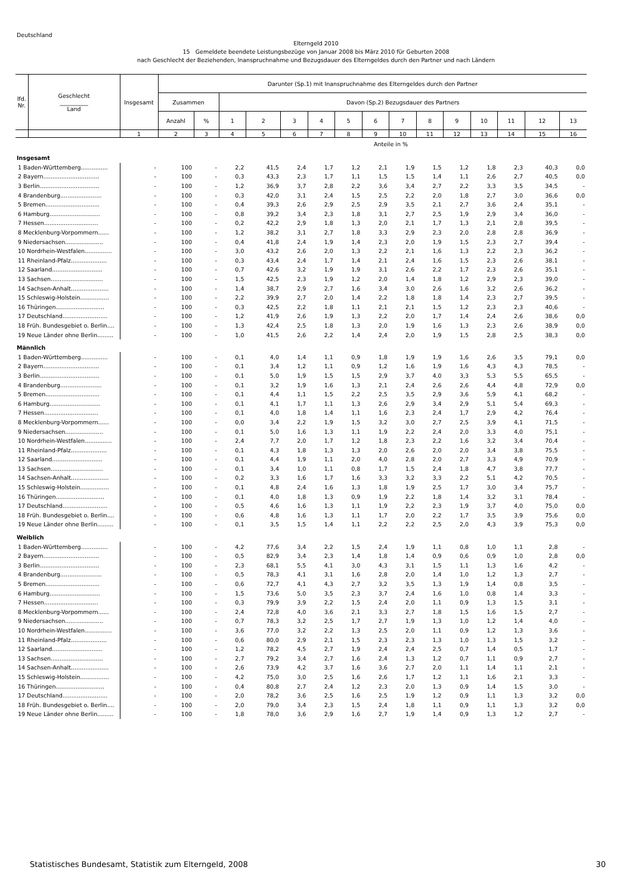Deutschland
Elterngeld 2010
15 Gemeldete beendete Leistungsbezüge von Januar 2008 bis März 2010 für Geburten 2008
nach Geschlecht der Beziehenden, Inanspruchnahme und Bezugsdauer des Elterngeldes durch den Partner und nach Ländern
| lfd. Nr. | Geschlecht __________ Land | Insgesamt | Darunter (Sp.1) mit Inanspruchnahme des Elterngeldes durch den Partner | | | | | | | | | | | | | | |
| --- | --- | --- | --- | --- | --- | --- | --- | --- | --- | --- | --- | --- | --- | --- | --- | --- | --- |
| | | | Zusammen | | Davon (Sp.2) Bezugsdauer des Partners | | | | | | | | | | | | |
| | | | Anzahl | % | 1 | 2 | 3 | 4 | 5 | 6 | 7 | 8 | 9 | 10 | 11 | 12 | 13 |
| | | 1 | 2 | 3 | 4 | 5 | 6 | 7 | 8 | 9 | 10 | 11 | 12 | 13 | 14 | 15 | 16 |
| Anteile in % | | | | | | | | | | | | | | | | | |
| Insgesamt | | | | | | | | | | | | | | | | | |
| 1 Baden-Württemberg............... | | - | 100 | - | 2,2 | 41,5 | 2,4 | 1,7 | 1,2 | 2,1 | 1,9 | 1,5 | 1,2 | 1,8 | 2,3 | 40,3 | 0,0 |
| 2 Bayern............................... | | - | 100 | - | 0,3 | 43,3 | 2,3 | 1,7 | 1,1 | 1,5 | 1,5 | 1,4 | 1,1 | 2,6 | 2,7 | 40,5 | 0,0 |
| 3 Berlin................................. | | - | 100 | - | 1,2 | 36,9 | 3,7 | 2,8 | 2,2 | 3,6 | 3,4 | 2,7 | 2,2 | 3,3 | 3,5 | 34,5 | - |
| 4 Brandenburg....................... | | - | 100 | - | 0,3 | 42,0 | 3,1 | 2,4 | 1,5 | 2,5 | 2,2 | 2,0 | 1,8 | 2,7 | 3,0 | 36,6 | 0,0 |
| 5 Bremen.............................. | | - | 100 | - | 0,4 | 39,3 | 2,6 | 2,9 | 2,5 | 2,9 | 3,5 | 2,1 | 2,7 | 3,6 | 2,4 | 35,1 | - |
| 6 Hamburg............................ | | - | 100 | - | 0,8 | 39,2 | 3,4 | 2,3 | 1,8 | 3,1 | 2,7 | 2,5 | 1,9 | 2,9 | 3,4 | 36,0 | - |
| 7 Hessen.............................. | | - | 100 | - | 0,2 | 42,2 | 2,9 | 1,8 | 1,3 | 2,0 | 2,1 | 1,7 | 1,3 | 2,1 | 2,8 | 39,5 | - |
| 8 Mecklenburg-Vorpommern...... | | - | 100 | - | 1,2 | 38,2 | 3,1 | 2,7 | 1,8 | 3,3 | 2,9 | 2,3 | 2,0 | 2,8 | 2,8 | 36,9 | - |
| 9 Niedersachsen..................... | | - | 100 | - | 0,4 | 41,8 | 2,4 | 1,9 | 1,4 | 2,3 | 2,0 | 1,9 | 1,5 | 2,3 | 2,7 | 39,4 | - |
| 10 Nordrhein-Westfalen............... | | - | 100 | - | 3,0 | 43,2 | 2,6 | 2,0 | 1,3 | 2,2 | 2,1 | 1,6 | 1,3 | 2,2 | 2,3 | 36,2 | - |
| 11 Rheinland-Pfalz.................... | | - | 100 | - | 0,3 | 43,4 | 2,4 | 1,7 | 1,4 | 2,1 | 2,4 | 1,6 | 1,5 | 2,3 | 2,6 | 38,1 | - |
| 12 Saarland............................ | | - | 100 | - | 0,7 | 42,6 | 3,2 | 1,9 | 1,9 | 3,1 | 2,6 | 2,2 | 1,7 | 2,3 | 2,6 | 35,1 | - |
| 13 Sachsen............................. | | - | 100 | - | 1,5 | 42,5 | 2,3 | 1,9 | 1,2 | 2,0 | 1,4 | 1,8 | 1,2 | 2,9 | 2,3 | 39,0 | - |
| 14 Sachsen-Anhalt..................... | | - | 100 | - | 1,4 | 38,7 | 2,9 | 2,7 | 1,6 | 3,4 | 3,0 | 2,6 | 1,6 | 3,2 | 2,6 | 36,2 | - |
| 15 Schleswig-Holstein................ | | - | 100 | - | 2,2 | 39,9 | 2,7 | 2,0 | 1,4 | 2,2 | 1,8 | 1,8 | 1,4 | 2,3 | 2,7 | 39,5 | - |
| 16 Thüringen........................... | | - | 100 | - | 0,3 | 42,5 | 2,2 | 1,8 | 1,1 | 2,1 | 2,1 | 1,5 | 1,2 | 2,3 | 2,3 | 40,6 | - |
| 17 Deutschland......................... | | - | 100 | - | 1,2 | 41,9 | 2,6 | 1,9 | 1,3 | 2,2 | 2,0 | 1,7 | 1,4 | 2,4 | 2,6 | 38,6 | 0,0 |
| 18 Früh. Bundesgebiet o. Berlin.... | | - | 100 | - | 1,3 | 42,4 | 2,5 | 1,8 | 1,3 | 2,0 | 1,9 | 1,6 | 1,3 | 2,3 | 2,6 | 38,9 | 0,0 |
| 19 Neue Länder ohne Berlin......... | | - | 100 | - | 1,0 | 41,5 | 2,6 | 2,2 | 1,4 | 2,4 | 2,0 | 1,9 | 1,5 | 2,8 | 2,5 | 38,3 | 0,0 |
| Männlich | | | | | | | | | | | | | | | | | |
| 1 Baden-Württemberg............... | | - | 100 | - | 0,1 | 4,0 | 1,4 | 1,1 | 0,9 | 1,8 | 1,9 | 1,9 | 1,6 | 2,6 | 3,5 | 79,1 | 0,0 |
| 2 Bayern............................... | | - | 100 | - | 0,1 | 3,4 | 1,2 | 1,1 | 0,9 | 1,2 | 1,6 | 1,9 | 1,6 | 4,3 | 4,3 | 78,5 | - |
| 3 Berlin................................. | | - | 100 | - | 0,1 | 5,0 | 1,9 | 1,5 | 1,5 | 2,9 | 3,7 | 4,0 | 3,3 | 5,3 | 5,5 | 65,5 | - |
| 4 Brandenburg....................... | | - | 100 | - | 0,1 | 3,2 | 1,9 | 1,6 | 1,3 | 2,1 | 2,4 | 2,6 | 2,6 | 4,4 | 4,8 | 72,9 | 0,0 |
| 5 Bremen.............................. | | - | 100 | - | 0,1 | 4,4 | 1,1 | 1,5 | 2,2 | 2,5 | 3,5 | 2,9 | 3,6 | 5,9 | 4,1 | 68,2 | - |
| 6 Hamburg............................ | | - | 100 | - | 0,1 | 4,1 | 1,7 | 1,1 | 1,3 | 2,6 | 2,9 | 3,4 | 2,9 | 5,1 | 5,4 | 69,3 | - |
| 7 Hessen.............................. | | - | 100 | - | 0,1 | 4,0 | 1,8 | 1,4 | 1,1 | 1,6 | 2,3 | 2,4 | 1,7 | 2,9 | 4,2 | 76,4 | - |
| 8 Mecklenburg-Vorpommern...... | | - | 100 | - | 0,0 | 3,4 | 2,2 | 1,9 | 1,5 | 3,2 | 3,0 | 2,7 | 2,5 | 3,9 | 4,1 | 71,5 | - |
| 9 Niedersachsen..................... | | - | 100 | - | 0,1 | 5,0 | 1,6 | 1,3 | 1,1 | 1,9 | 2,2 | 2,4 | 2,0 | 3,3 | 4,0 | 75,1 | - |
| 10 Nordrhein-Westfalen............... | | - | 100 | - | 2,4 | 7,7 | 2,0 | 1,7 | 1,2 | 1,8 | 2,3 | 2,2 | 1,6 | 3,2 | 3,4 | 70,4 | - |
| 11 Rheinland-Pfalz.................... | | - | 100 | - | 0,1 | 4,3 | 1,8 | 1,3 | 1,3 | 2,0 | 2,6 | 2,0 | 2,0 | 3,4 | 3,8 | 75,5 | - |
| 12 Saarland............................ | | - | 100 | - | 0,1 | 4,4 | 1,9 | 1,1 | 2,0 | 4,0 | 2,8 | 2,0 | 2,7 | 3,3 | 4,9 | 70,9 | - |
| 13 Sachsen............................. | | - | 100 | - | 0,1 | 3,4 | 1,0 | 1,1 | 0,8 | 1,7 | 1,5 | 2,4 | 1,8 | 4,7 | 3,8 | 77,7 | - |
| 14 Sachsen-Anhalt..................... | | - | 100 | - | 0,2 | 3,3 | 1,6 | 1,7 | 1,6 | 3,3 | 3,2 | 3,3 | 2,2 | 5,1 | 4,2 | 70,5 | - |
| 15 Schleswig-Holstein................ | | - | 100 | - | 0,1 | 4,8 | 2,4 | 1,6 | 1,3 | 1,8 | 1,9 | 2,5 | 1,7 | 3,0 | 3,4 | 75,7 | - |
| 16 Thüringen........................... | | - | 100 | - | 0,1 | 4,0 | 1,8 | 1,3 | 0,9 | 1,9 | 2,2 | 1,8 | 1,4 | 3,2 | 3,1 | 78,4 | - |
| 17 Deutschland......................... | | - | 100 | - | 0,5 | 4,6 | 1,6 | 1,3 | 1,1 | 1,9 | 2,2 | 2,3 | 1,9 | 3,7 | 4,0 | 75,0 | 0,0 |
| 18 Früh. Bundesgebiet o. Berlin.... | | - | 100 | - | 0,6 | 4,8 | 1,6 | 1,3 | 1,1 | 1,7 | 2,0 | 2,2 | 1,7 | 3,5 | 3,9 | 75,6 | 0,0 |
| 19 Neue Länder ohne Berlin......... | | - | 100 | - | 0,1 | 3,5 | 1,5 | 1,4 | 1,1 | 2,2 | 2,2 | 2,5 | 2,0 | 4,3 | 3,9 | 75,3 | 0,0 |
| Weiblich | | | | | | | | | | | | | | | | | |
| 1 Baden-Württemberg............... | | - | 100 | - | 4,2 | 77,6 | 3,4 | 2,2 | 1,5 | 2,4 | 1,9 | 1,1 | 0,8 | 1,0 | 1,1 | 2,8 | - |
| 2 Bayern............................... | | - | 100 | - | 0,5 | 82,9 | 3,4 | 2,3 | 1,4 | 1,8 | 1,4 | 0,9 | 0,6 | 0,9 | 1,0 | 2,8 | 0,0 |
| 3 Berlin................................. | | - | 100 | - | 2,3 | 68,1 | 5,5 | 4,1 | 3,0 | 4,3 | 3,1 | 1,5 | 1,1 | 1,3 | 1,6 | 4,2 | - |
| 4 Brandenburg....................... | | - | 100 | - | 0,5 | 78,3 | 4,1 | 3,1 | 1,6 | 2,8 | 2,0 | 1,4 | 1,0 | 1,2 | 1,3 | 2,7 | - |
| 5 Bremen.............................. | | - | 100 | - | 0,6 | 72,7 | 4,1 | 4,3 | 2,7 | 3,2 | 3,5 | 1,3 | 1,9 | 1,4 | 0,8 | 3,5 | - |
| 6 Hamburg............................ | | - | 100 | - | 1,5 | 73,6 | 5,0 | 3,5 | 2,3 | 3,7 | 2,4 | 1,6 | 1,0 | 0,8 | 1,4 | 3,3 | - |
| 7 Hessen.............................. | | - | 100 | - | 0,3 | 79,9 | 3,9 | 2,2 | 1,5 | 2,4 | 2,0 | 1,1 | 0,9 | 1,3 | 1,5 | 3,1 | - |
| 8 Mecklenburg-Vorpommern...... | | - | 100 | - | 2,4 | 72,8 | 4,0 | 3,6 | 2,1 | 3,3 | 2,7 | 1,8 | 1,5 | 1,6 | 1,5 | 2,7 | - |
| 9 Niedersachsen..................... | | - | 100 | - | 0,7 | 78,3 | 3,2 | 2,5 | 1,7 | 2,7 | 1,9 | 1,3 | 1,0 | 1,2 | 1,4 | 4,0 | - |
| 10 Nordrhein-Westfalen............... | | - | 100 | - | 3,6 | 77,0 | 3,2 | 2,2 | 1,3 | 2,5 | 2,0 | 1,1 | 0,9 | 1,2 | 1,3 | 3,6 | - |
| 11 Rheinland-Pfalz.................... | | - | 100 | - | 0,6 | 80,0 | 2,9 | 2,1 | 1,5 | 2,3 | 2,3 | 1,3 | 1,0 | 1,3 | 1,5 | 3,2 | - |
| 12 Saarland............................ | | - | 100 | - | 1,2 | 78,2 | 4,5 | 2,7 | 1,9 | 2,4 | 2,4 | 2,5 | 0,7 | 1,4 | 0,5 | 1,7 | - |
| 13 Sachsen............................. | | - | 100 | - | 2,7 | 79,2 | 3,4 | 2,7 | 1,6 | 2,4 | 1,3 | 1,2 | 0,7 | 1,1 | 0,9 | 2,7 | - |
| 14 Sachsen-Anhalt..................... | | - | 100 | - | 2,6 | 73,9 | 4,2 | 3,7 | 1,6 | 3,6 | 2,7 | 2,0 | 1,1 | 1,4 | 1,1 | 2,1 | - |
| 15 Schleswig-Holstein................ | | - | 100 | - | 4,2 | 75,0 | 3,0 | 2,5 | 1,6 | 2,6 | 1,7 | 1,2 | 1,1 | 1,6 | 2,1 | 3,3 | - |
| 16 Thüringen........................... | | - | 100 | - | 0,4 | 80,8 | 2,7 | 2,4 | 1,2 | 2,3 | 2,0 | 1,3 | 0,9 | 1,4 | 1,5 | 3,0 | - |
| 17 Deutschland......................... | | - | 100 | - | 2,0 | 78,2 | 3,6 | 2,5 | 1,6 | 2,5 | 1,9 | 1,2 | 0,9 | 1,1 | 1,3 | 3,2 | 0,0 |
| 18 Früh. Bundesgebiet o. Berlin.... | | - | 100 | - | 2,0 | 79,0 | 3,4 | 2,3 | 1,5 | 2,4 | 1,8 | 1,1 | 0,9 | 1,1 | 1,3 | 3,2 | 0,0 |
| 19 Neue Länder ohne Berlin......... | | - | 100 | - | 1,8 | 78,0 | 3,6 | 2,9 | 1,6 | 2,7 | 1,9 | 1,4 | 0,9 | 1,3 | 1,2 | 2,7 | - |
Statistisches Bundesamt, Statistik zum Elterngeld, 2008
30